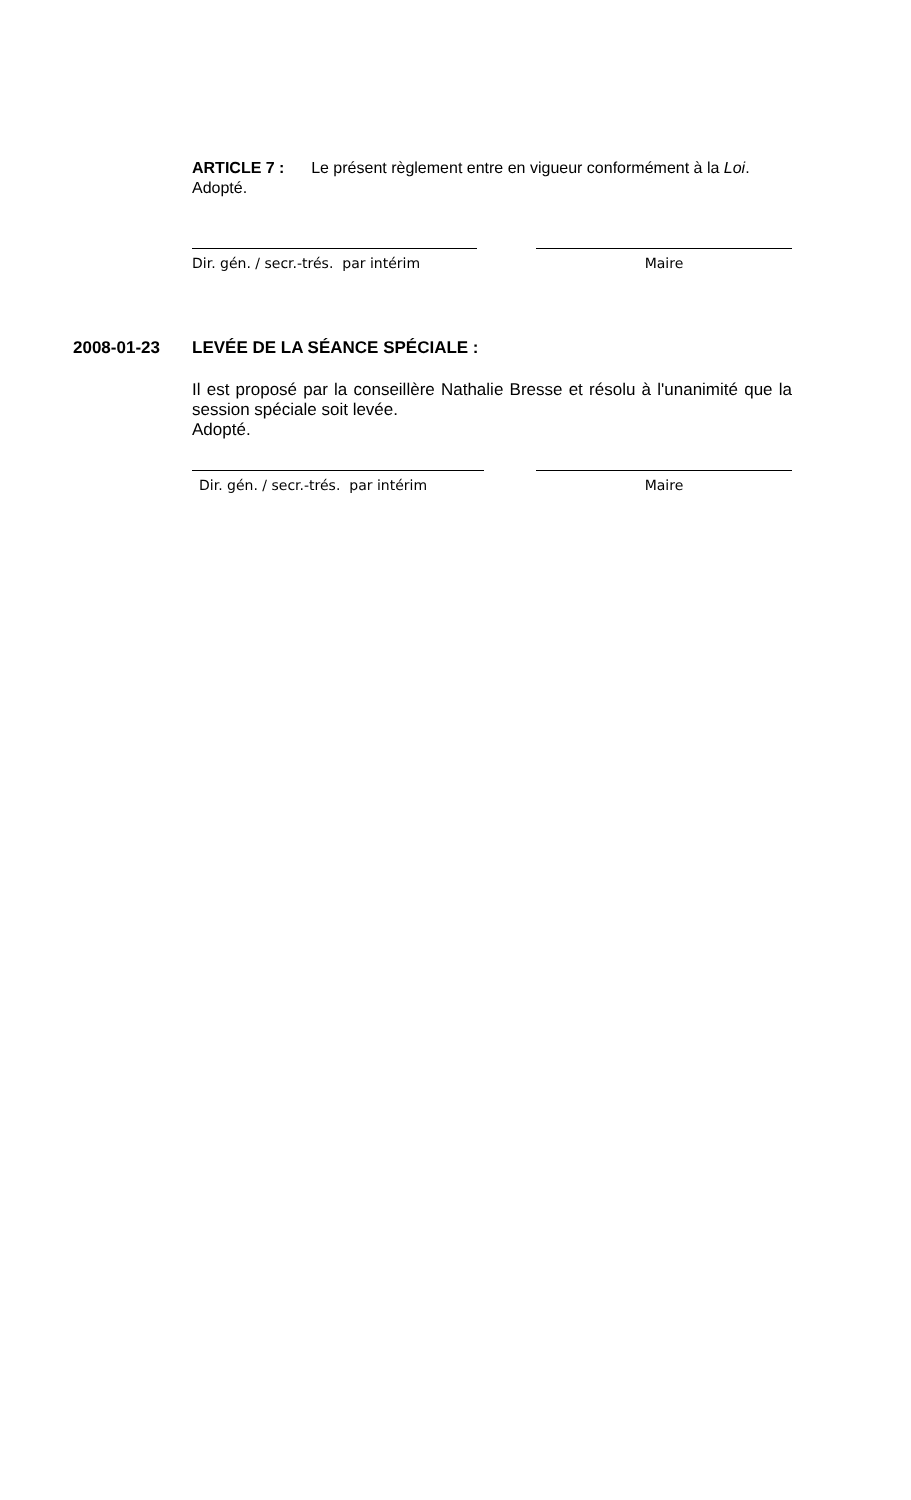ARTICLE 7 : Le présent règlement entre en vigueur conformément à la Loi.
Adopté.
Dir. gén. / secr.-trés. par intérim
Maire
2008-01-23 LEVÉE DE LA SÉANCE SPÉCIALE :
Il est proposé par la conseillère Nathalie Bresse et résolu à l'unanimité que la session spéciale soit levée.
Adopté.
Dir. gén. / secr.-trés. par intérim
Maire